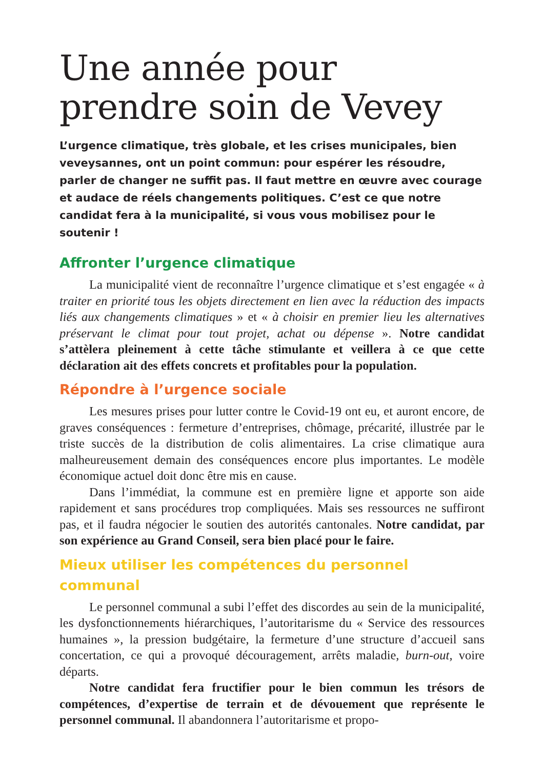Une année pour
prendre soin de Vevey
L’urgence climatique, très globale, et les crises municipales, bien veveysannes, ont un point commun: pour espérer les résoudre, parler de changer ne suffit pas. Il faut mettre en œuvre avec courage et audace de réels changements politiques. C’est ce que notre candidat fera à la municipalité, si vous vous mobilisez pour le soutenir !
Affronter l’urgence climatique
La municipalité vient de reconnaître l’urgence climatique et s’est engagée « à traiter en priorité tous les objets directement en lien avec la réduction des impacts liés aux changements climatiques » et « à choisir en premier lieu les alternatives préservant le climat pour tout projet, achat ou dépense ». Notre candidat s’attèlera pleinement à cette tâche stimulante et veillera à ce que cette déclaration ait des effets concrets et profitables pour la population.
Répondre à l’urgence sociale
Les mesures prises pour lutter contre le Covid-19 ont eu, et auront encore, de graves conséquences : fermeture d’entreprises, chômage, précarité, illustrée par le triste succès de la distribution de colis alimentaires. La crise climatique aura malheureusement demain des conséquences encore plus importantes. Le modèle économique actuel doit donc être mis en cause.
Dans l’immédiat, la commune est en première ligne et apporte son aide rapidement et sans procédures trop compliquées. Mais ses ressources ne suffiront pas, et il faudra négocier le soutien des autorités cantonales. Notre candidat, par son expérience au Grand Conseil, sera bien placé pour le faire.
Mieux utiliser les compétences du personnel communal
Le personnel communal a subi l’effet des discordes au sein de la municipalité, les dysfonctionnements hiérarchiques, l’autoritarisme du « Service des ressources humaines », la pression budgétaire, la fermeture d’une structure d’accueil sans concertation, ce qui a provoqué découragement, arrêts maladie, burn-out, voire départs.
Notre candidat fera fructifier pour le bien commun les trésors de compétences, d’expertise de terrain et de dévouement que représente le personnel communal. Il abandonnera l’autoritarisme et propo-